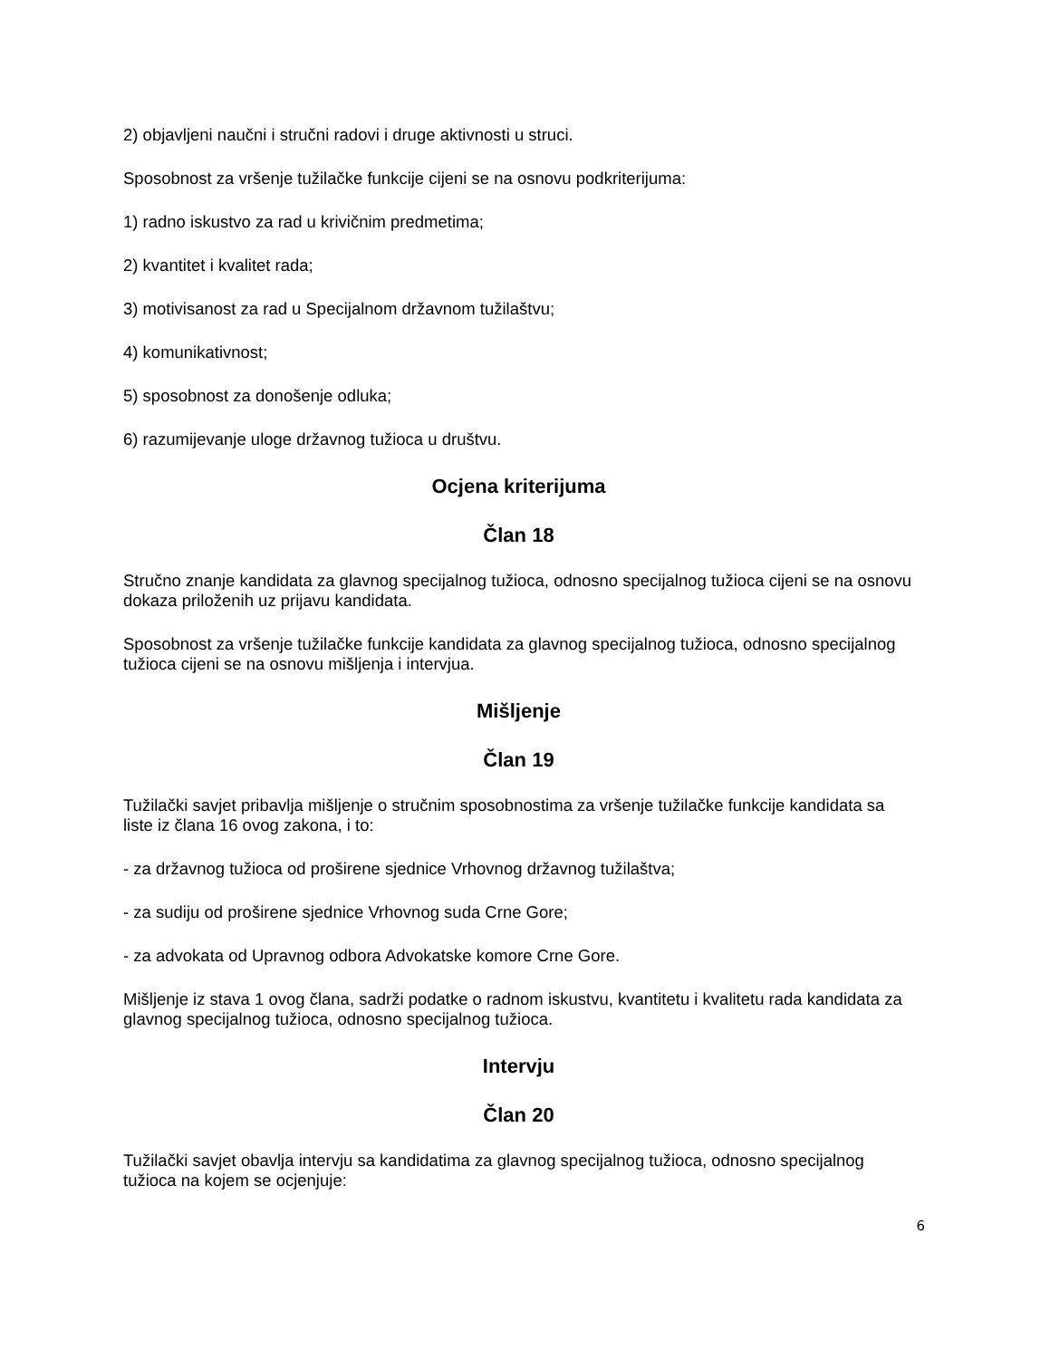2) objavljeni naučni i stručni radovi i druge aktivnosti u struci.
Sposobnost za vršenje tužilačke funkcije cijeni se na osnovu podkriterijuma:
1) radno iskustvo za rad u krivičnim predmetima;
2) kvantitet i kvalitet rada;
3) motivisanost za rad u Specijalnom državnom tužilaštvu;
4) komunikativnost;
5) sposobnost za donošenje odluka;
6) razumijevanje uloge državnog tužioca u društvu.
Ocjena kriterijuma
Član 18
Stručno znanje kandidata za glavnog specijalnog tužioca, odnosno specijalnog tužioca cijeni se na osnovu dokaza priloženih uz prijavu kandidata.
Sposobnost za vršenje tužilačke funkcije kandidata za glavnog specijalnog tužioca, odnosno specijalnog tužioca cijeni se na osnovu mišljenja i intervjua.
Mišljenje
Član 19
Tužilački savjet pribavlja mišljenje o stručnim sposobnostima za vršenje tužilačke funkcije kandidata sa liste iz člana 16 ovog zakona, i to:
- za državnog tužioca od proširene sjednice Vrhovnog državnog tužilaštva;
- za sudiju od proširene sjednice Vrhovnog suda Crne Gore;
- za advokata od Upravnog odbora Advokatske komore Crne Gore.
Mišljenje iz stava 1 ovog člana, sadrži podatke o radnom iskustvu, kvantitetu i kvalitetu rada kandidata za glavnog specijalnog tužioca, odnosno specijalnog tužioca.
Intervju
Član 20
Tužilački savjet obavlja intervju sa kandidatima za glavnog specijalnog tužioca, odnosno specijalnog tužioca na kojem se ocjenjuje:
6